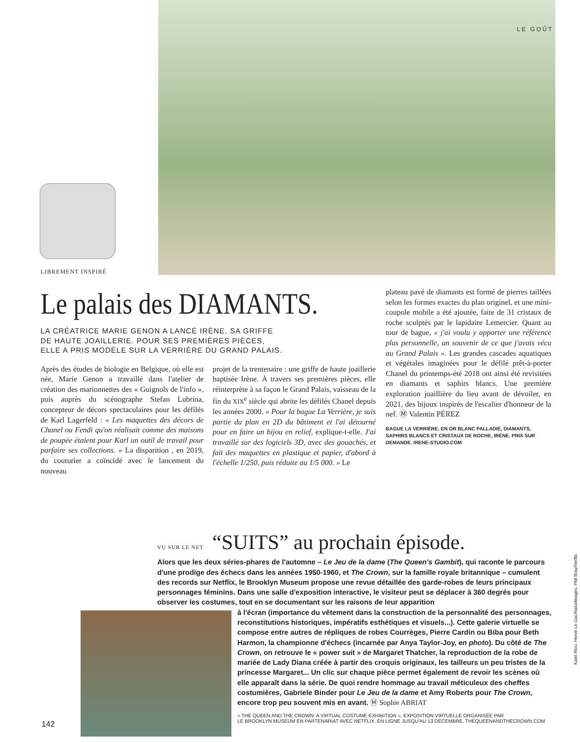LIBREMENT INSPIRÉ
LE GOÛT
Le palais des DIAMANTS.
LA CRÉATRICE MARIE GENON A LANCÉ IRÈNE, SA GRIFFE
DE HAUTE JOAILLERIE. POUR SES PREMIÈRES PIÈCES,
ELLE A PRIS MODÈLE SUR LA VERRIÈRE DU GRAND PALAIS.
Après des études de biologie en Belgique, où elle est née, Marie Genon a travaillé dans l'atelier de création des marionnettes des « Guignols de l'info », puis auprès du scénographe Stefan Lubrina, concepteur de décors spectaculaires pour les défilés de Karl Lagerfeld : « Les maquettes des décors de Chanel ou Fendi qu'on réalisait comme des maisons de poupée étaient pour Karl un outil de travail pour parfaire ses collections. » La disparition , en 2019, du couturier a coïncidé avec le lancement du nouveau
projet de la trentenaire : une griffe de haute joaillerie baptisée Irène. À travers ses premières pièces, elle réinterprète à sa façon le Grand Palais, vaisseau de la fin du XIX<sup>e</sup> siècle qui abrite les défilés Chanel depuis les années 2000. « Pour la bague La Verrière, je suis partie du plan en 2D du bâtiment et l'ai détourné pour en faire un bijou en relief, explique-t-elle. J'ai travaillé sur des logiciels 3D, avec des gouachés, et fait des maquettes en plastique et papier, d'abord à l'échelle 1/250, puis réduite au 1/5 000. » Le
plateau pavé de diamants est formé de pierres taillées selon les formes exactes du plan originel, et une mini-coupole mobile a été ajoutée, faite de 31 cristaux de roche sculptés par le lapidaire Lemercier. Quant au tour de bague, « j'ai voulu y apporter une référence plus personnelle, un souvenir de ce que j'avais vécu au Grand Palais ». Les grandes cascades aquatiques et végétales imaginées pour le défilé prêt-à-porter Chanel du printemps-été 2018 ont ainsi été revisitées en diamants et saphirs blancs. Une première exploration joaillière du lieu avant de dévoiler, en 2021, des bijoux inspirés de l'escalier d'honneur de la nef. Ⓜ Valentin PÉREZ
BAGUE LA VERRIÈRE, EN OR BLANC PALLADIÉ, DIAMANTS, SAPHIRS BLANCS ET CRISTAUX DE ROCHE, IRÈNE. PRIX SUR DEMANDE. IRENE-STUDIO.COM
VU SUR LE NET “SUITS” au prochain épisode.
Alors que les deux séries-phares de l'automne – Le Jeu de la dame (The Queen's Gambit), qui raconte le parcours d'une prodige des échecs dans les années 1950-1960, et The Crown, sur la famille royale britannique – cumulent des records sur Netflix, le Brooklyn Museum propose une revue détaillée des garde-robes de leurs principaux personnages féminins. Dans une salle d'exposition interactive, le visiteur peut se déplacer à 360 degrés pour observer les costumes, tout en se documentant sur les raisons de leur apparition
à l'écran (importance du vêtement dans la construction de la personnalité des personnages, reconstitutions historiques, impératifs esthétiques et visuels...). Cette galerie virtuelle se compose entre autres de répliques de robes Courrèges, Pierre Cardin ou Biba pour Beth Harmon, la championne d'échecs (incarnée par Anya Taylor-Joy, en photo). Du côté de The Crown, on retrouve le « power suit » de Margaret Thatcher, la reproduction de la robe de mariée de Lady Diana créée à partir des croquis originaux, les tailleurs un peu tristes de la princesse Margaret... Un clic sur chaque pièce permet également de revoir les scènes où elle apparaît dans la série. De quoi rendre hommage au travail méticuleux des cheffes costumières, Gabriele Binder pour Le Jeu de la dame et Amy Roberts pour The Crown, encore trop peu souvent mis en avant. Ⓜ Sophie ABRIAT
« THE QUEEN AND THE CROWN: A VIRTUAL COSTUME EXHIBITION », EXPOSITION VIRTUELLE ORGANISÉE PAR
LE BROOKLYN MUSEUM EN PARTENARIAT AVEC NETFLIX. EN LIGNE JUSQU'AU 13 DÉCEMBRE. THEQUEENANDTHECROWN.COM
142
Katel Riou. Hervé Le Gac/Naturimages. Phil Bray/Netflix